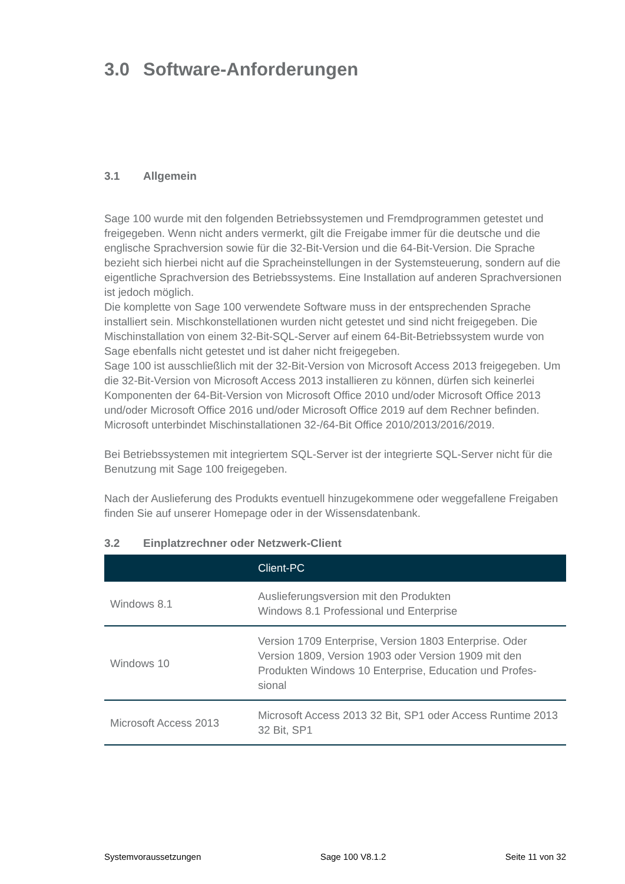3.0 Software-Anforderungen
3.1 Allgemein
Sage 100 wurde mit den folgenden Betriebssystemen und Fremdprogrammen getestet und freigegeben. Wenn nicht anders vermerkt, gilt die Freigabe immer für die deutsche und die englische Sprachversion sowie für die 32-Bit-Version und die 64-Bit-Version. Die Sprache bezieht sich hierbei nicht auf die Spracheinstellungen in der Systemsteuerung, sondern auf die eigentliche Sprachversion des Betriebssystems. Eine Installation auf anderen Sprachversionen ist jedoch möglich.
Die komplette von Sage 100 verwendete Software muss in der entsprechenden Sprache installiert sein. Mischkonstellationen wurden nicht getestet und sind nicht freigegeben. Die Mischinstallation von einem 32-Bit-SQL-Server auf einem 64-Bit-Betriebssystem wurde von Sage ebenfalls nicht getestet und ist daher nicht freigegeben.
Sage 100 ist ausschließlich mit der 32-Bit-Version von Microsoft Access 2013 freigegeben. Um die 32-Bit-Version von Microsoft Access 2013 installieren zu können, dürfen sich keinerlei Komponenten der 64-Bit-Version von Microsoft Office 2010 und/oder Microsoft Office 2013 und/oder Microsoft Office 2016 und/oder Microsoft Office 2019 auf dem Rechner befinden. Microsoft unterbindet Mischinstallationen 32-/64-Bit Office 2010/2013/2016/2019.
Bei Betriebssystemen mit integriertem SQL-Server ist der integrierte SQL-Server nicht für die Benutzung mit Sage 100 freigegeben.
Nach der Auslieferung des Produkts eventuell hinzugekommene oder weggefallene Freigaben finden Sie auf unserer Homepage oder in der Wissensdatenbank.
3.2 Einplatzrechner oder Netzwerk-Client
| | Client-PC |
| --- | --- |
| Windows 8.1 | Auslieferungsversion mit den Produkten Windows 8.1 Professional und Enterprise |
| Windows 10 | Version 1709 Enterprise, Version 1803 Enterprise. Oder Version 1809, Version 1903 oder Version 1909 mit den Produkten Windows 10 Enterprise, Education und Profes-sional |
| Microsoft Access 2013 | Microsoft Access 2013 32 Bit, SP1 oder Access Runtime 2013 32 Bit, SP1 |
Systemvoraussetzungen Sage 100 V8.1.2 Seite 11 von 32